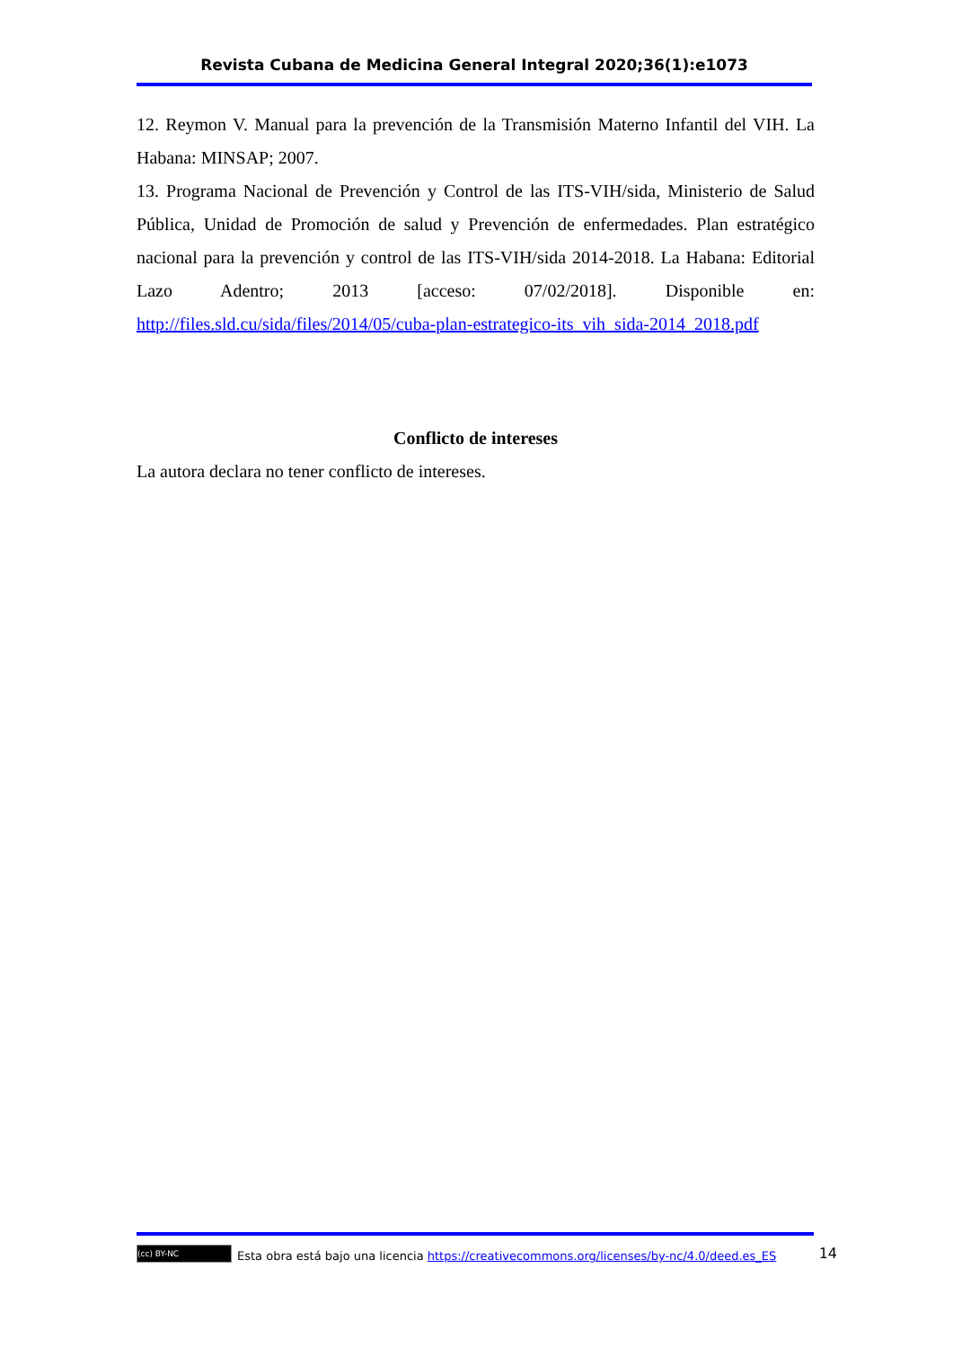Revista Cubana de Medicina General Integral 2020;36(1):e1073
12. Reymon V. Manual para la prevención de la Transmisión Materno Infantil del VIH. La Habana: MINSAP; 2007.
13. Programa Nacional de Prevención y Control de las ITS-VIH/sida, Ministerio de Salud Pública, Unidad de Promoción de salud y Prevención de enfermedades. Plan estratégico nacional para la prevención y control de las ITS-VIH/sida 2014-2018. La Habana: Editorial Lazo Adentro; 2013 [acceso: 07/02/2018]. Disponible en: http://files.sld.cu/sida/files/2014/05/cuba-plan-estrategico-its_vih_sida-2014_2018.pdf
Conflicto de intereses
La autora declara no tener conflicto de intereses.
(cc) BY-NC Esta obra está bajo una licencia https://creativecommons.org/licenses/by-nc/4.0/deed.es_ES 14